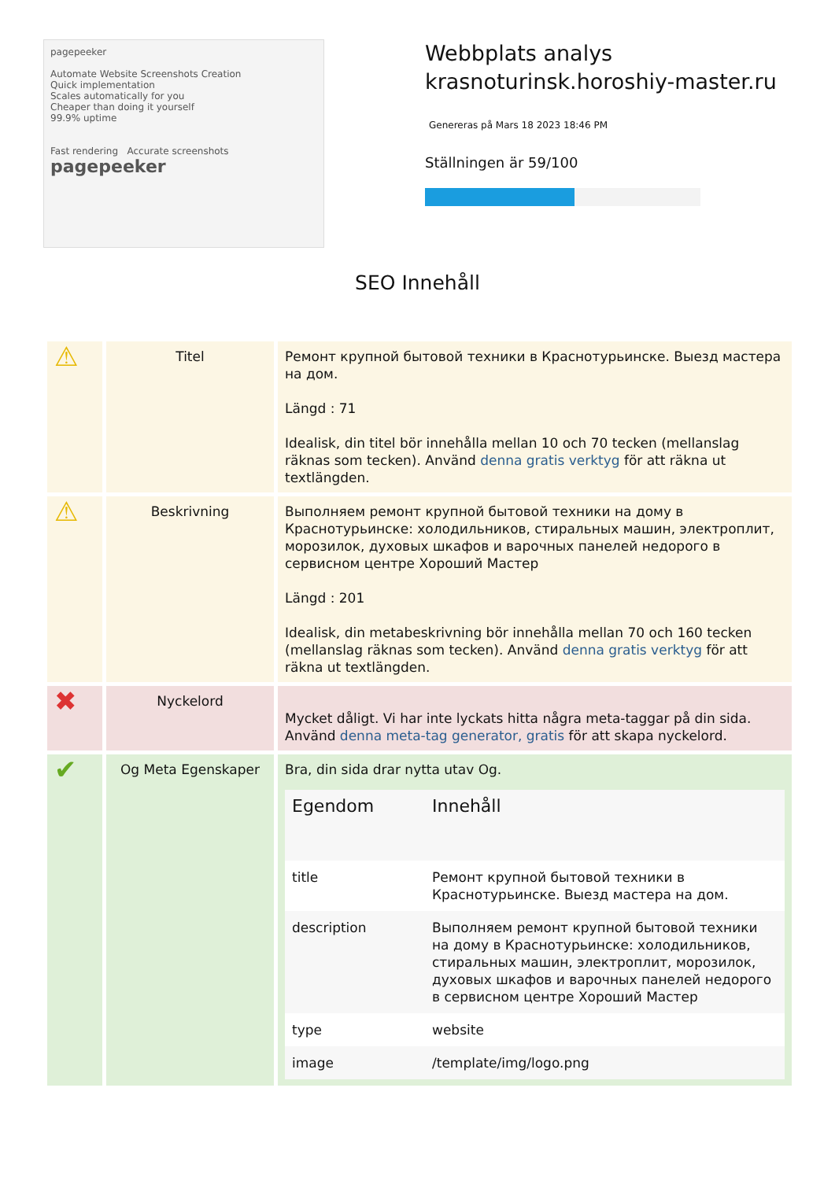pagepeeker
Automate Website Screenshots Creation
Quick implementation
Scales automatically for you
Cheaper than doing it yourself
99.9% uptime
Fast rendering Accurate screenshots
pagepeeker
Webbplats analys
krasnoturinsk.horoshiy-master.ru
Genereras på Mars 18 2023 18:46 PM
Ställningen är 59/100
SEO Innehåll
| ⚠ | Titel | Ремонт крупной бытовой техники в Краснотурьинске. Выезд мастера на дом. Längd : 71 Idealisk, din titel bör innehålla mellan 10 och 70 tecken (mellanslag räknas som tecken). Använd denna gratis verktyg för att räkna ut textlängden. |
| ⚠ | Beskrivning | Выполняем ремонт крупной бытовой техники на дому в Краснотурьинске: холодильников, стиральных машин, электроплит, морозилок, духовых шкафов и варочных панелей недорого в сервисном центре Хороший Мастер Längd : 201 Idealisk, din metabeskrivning bör innehålla mellan 70 och 160 tecken (mellanslag räknas som tecken). Använd denna gratis verktyg för att räkna ut textlängden. |
| ✖ | Nyckelord | Mycket dåligt. Vi har inte lyckats hitta några meta-taggar på din sida. Använd denna meta-tag generator, gratis för att skapa nyckelord. |
| ✔ | Og Meta Egenskaper | Bra, din sida drar nytta utav Og. / Egendom / Innehåll / / --- / --- / / title / Ремонт крупной бытовой техники в Краснотурьинске. Выезд мастера на дом. / / description / Выполняем ремонт крупной бытовой техники на дому в Краснотурьинске: холодильников, стиральных машин, электроплит, морозилок, духовых шкафов и варочных панелей недорого в сервисном центре Хороший Мастер / / type / website / / image / /template/img/logo.png / |